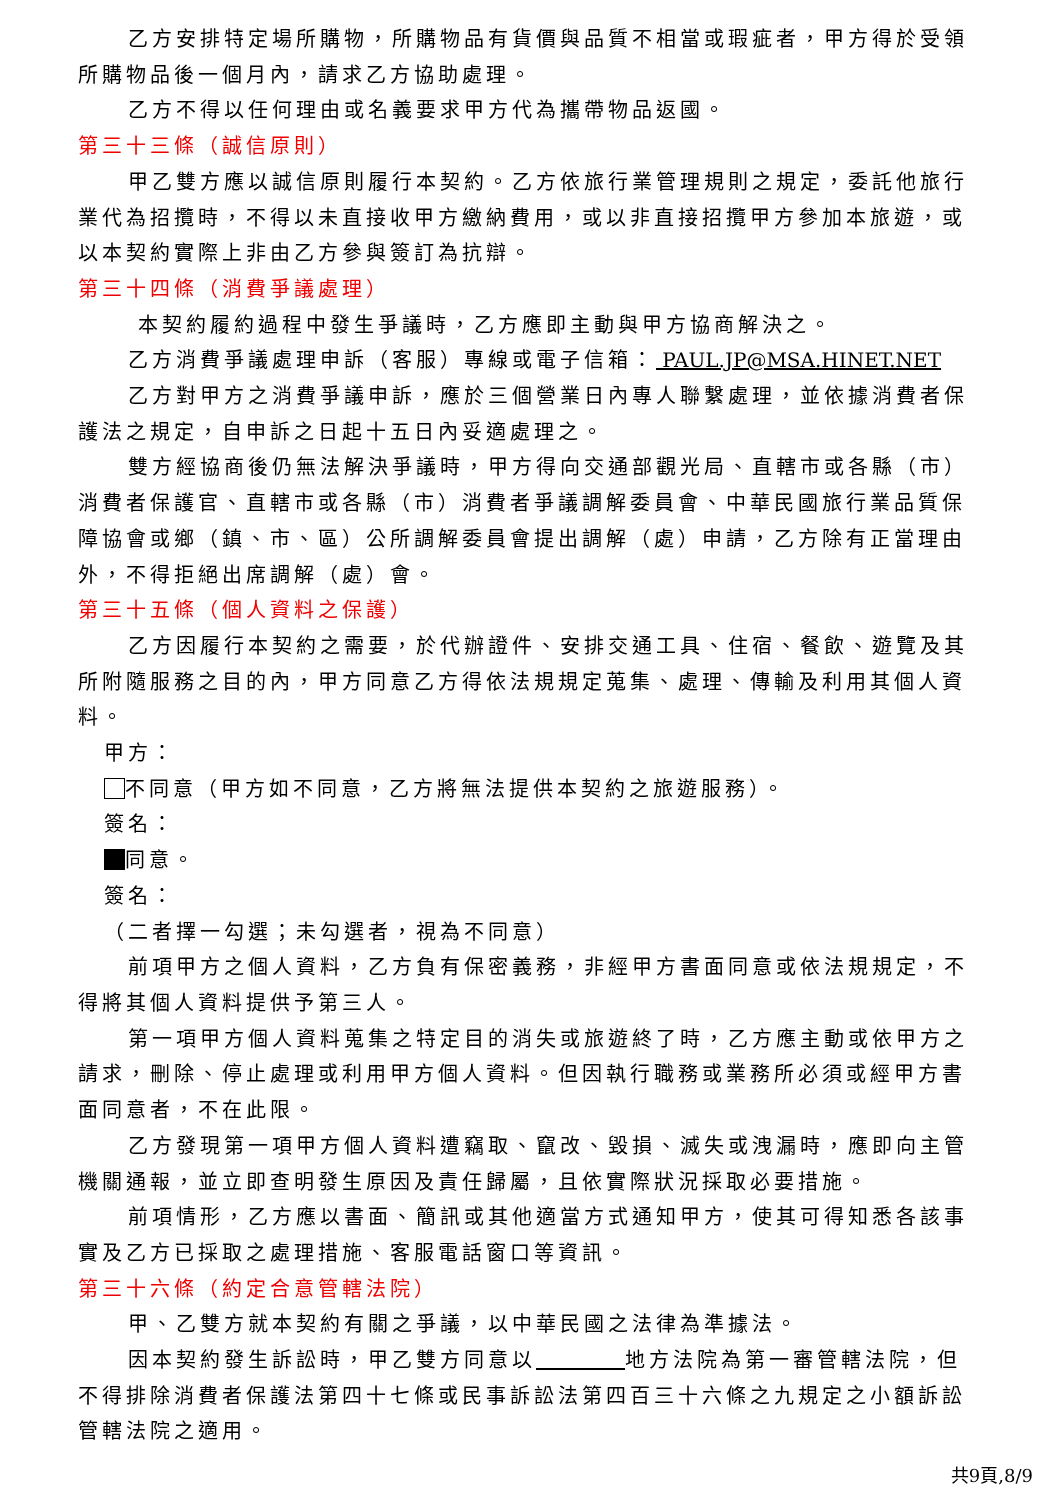乙方安排特定場所購物，所購物品有貨價與品質不相當或瑕疵者，甲方得於受領所購物品後一個月內，請求乙方協助處理。
乙方不得以任何理由或名義要求甲方代為攜帶物品返國。
第三十三條（誠信原則）
甲乙雙方應以誠信原則履行本契約。乙方依旅行業管理規則之規定，委託他旅行業代為招攬時，不得以未直接收甲方繳納費用，或以非直接招攬甲方參加本旅遊，或以本契約實際上非由乙方參與簽訂為抗辯。
第三十四條（消費爭議處理）
本契約履約過程中發生爭議時，乙方應即主動與甲方協商解決之。
乙方消費爭議處理申訴（客服）專線或電子信箱： PAUL.JP@MSA.HINET.NET
乙方對甲方之消費爭議申訴，應於三個營業日內專人聯繫處理，並依據消費者保護法之規定，自申訴之日起十五日內妥適處理之。
雙方經協商後仍無法解決爭議時，甲方得向交通部觀光局、直轄市或各縣（市）消費者保護官、直轄市或各縣（市）消費者爭議調解委員會、中華民國旅行業品質保障協會或鄉（鎮、市、區）公所調解委員會提出調解（處）申請，乙方除有正當理由外，不得拒絕出席調解（處）會。
第三十五條（個人資料之保護）
乙方因履行本契約之需要，於代辦證件、安排交通工具、住宿、餐飲、遊覽及其所附隨服務之目的內，甲方同意乙方得依法規規定蒐集、處理、傳輸及利用其個人資料。
甲方：
不同意（甲方如不同意，乙方將無法提供本契約之旅遊服務）。
簽名：
同意。
簽名：
（二者擇一勾選；未勾選者，視為不同意）
前項甲方之個人資料，乙方負有保密義務，非經甲方書面同意或依法規規定，不得將其個人資料提供予第三人。
第一項甲方個人資料蒐集之特定目的消失或旅遊終了時，乙方應主動或依甲方之請求，刪除、停止處理或利用甲方個人資料。但因執行職務或業務所必須或經甲方書面同意者，不在此限。
乙方發現第一項甲方個人資料遭竊取、竄改、毀損、滅失或洩漏時，應即向主管機關通報，並立即查明發生原因及責任歸屬，且依實際狀況採取必要措施。
前項情形，乙方應以書面、簡訊或其他適當方式通知甲方，使其可得知悉各該事實及乙方已採取之處理措施、客服電話窗口等資訊。
第三十六條（約定合意管轄法院）
甲、乙雙方就本契約有關之爭議，以中華民國之法律為準據法。
因本契約發生訴訟時，甲乙雙方同意以 地方法院為第一審管轄法院，但不得排除消費者保護法第四十七條或民事訴訟法第四百三十六條之九規定之小額訴訟管轄法院之適用。
共9頁,8/9